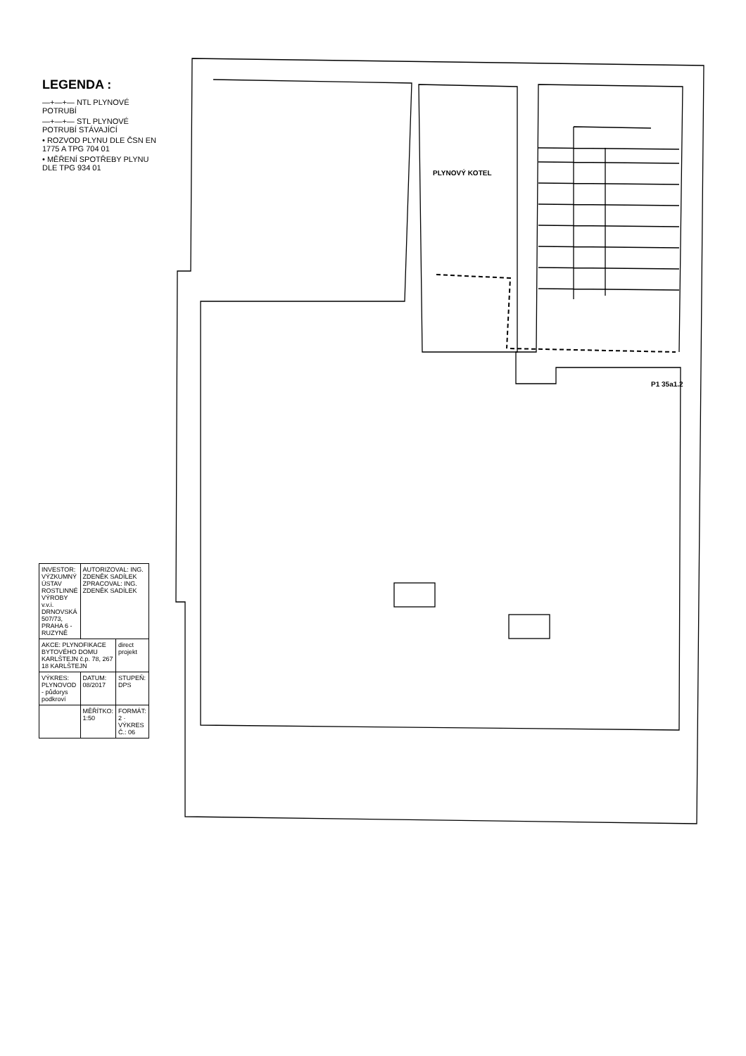P1 35a1.2
PLYNOVÝ KOTEL
LEGENDA :
—+—+— NTL PLYNOVÉ POTRUBÍ
—+—+— STL PLYNOVÉ POTRUBÍ STÁVAJÍCÍ
• ROZVOD PLYNU DLE ČSN EN 1775 A TPG 704 01
• MĚŘENÍ SPOTŘEBY PLYNU DLE TPG 934 01
| INVESTOR: VÝZKUMNÝ ÚSTAV ROSTLINNÉ VÝROBY v.v.i. DRNOVSKÁ 507/73, PRAHA 6 - RUZYNĚ | AUTORIZOVAL: ING. ZDENĚK SADÍLEK ZPRACOVAL: ING. ZDENĚK SADÍLEK | |
| AKCE: PLYNOFIKACE BYTOVÉHO DOMU KARLŠTEJN č.p. 78, 267 18 KARLŠTEJN | | direct projekt |
| VÝKRES: PLYNOVOD - půdorys podkroví | DATUM: 08/2017 | STUPEŇ: DPS |
| | MĚŘÍTKO: 1:50 | FORMÁT: 2 · VÝKRES Č.: 06 |